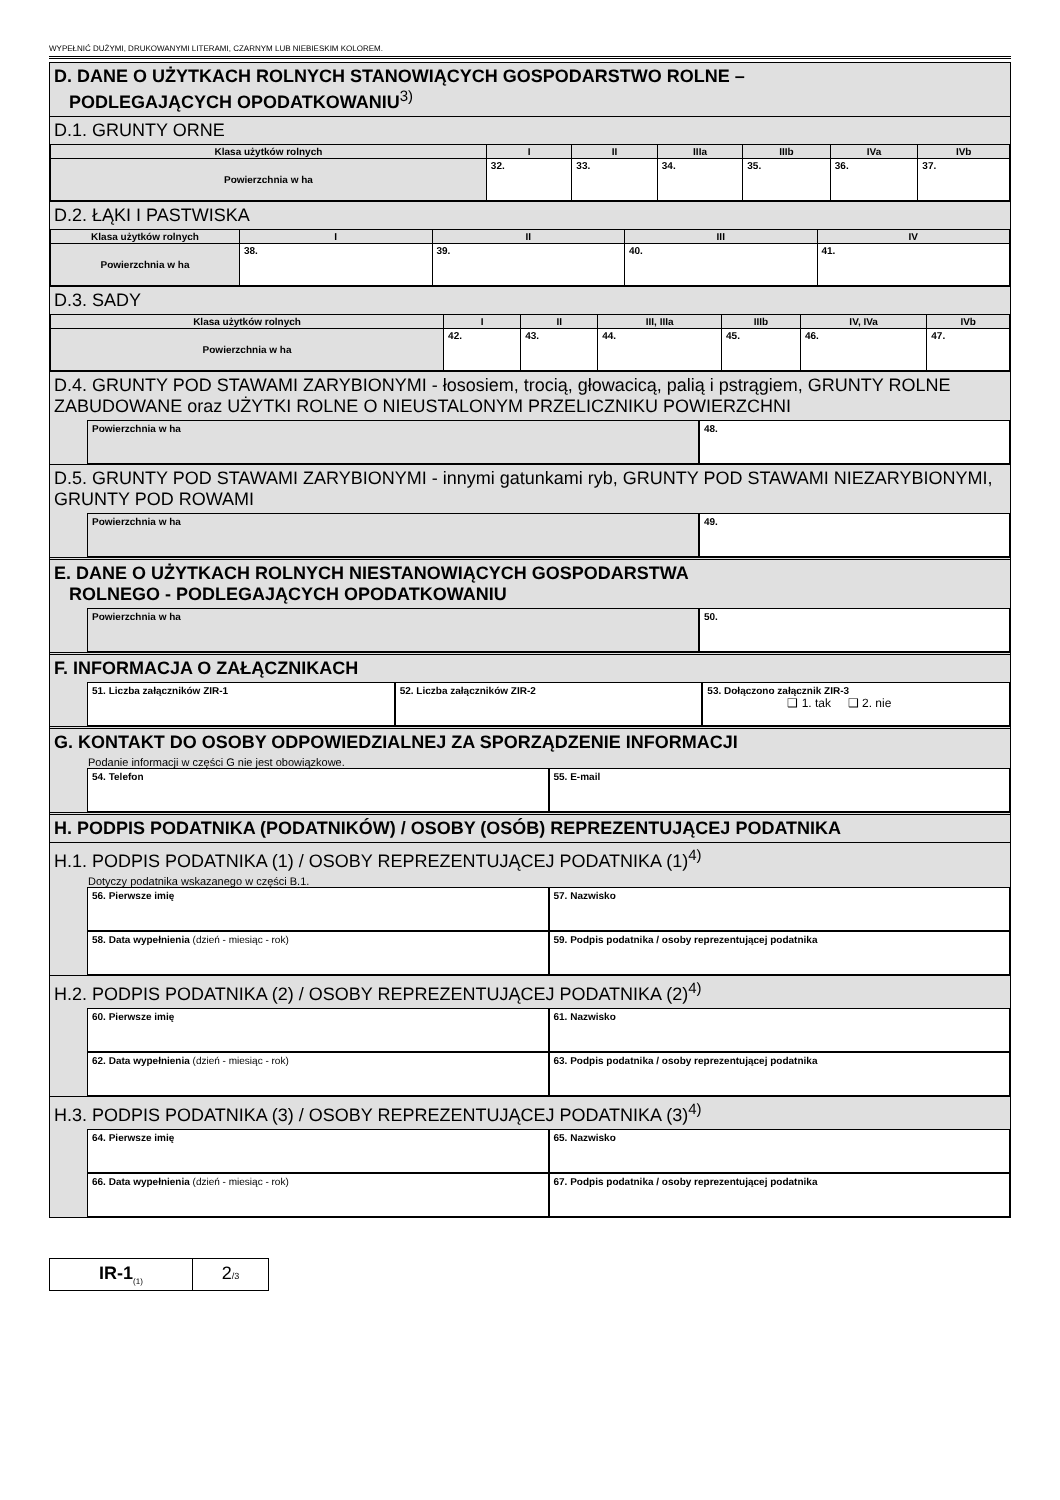WYPEŁNIĆ DUŻYMI, DRUKOWANYMI LITERAMI, CZARNYM LUB NIEBIESKIM KOLOREM.
D. DANE O UŻYTKACH ROLNYCH STANOWIĄCYCH GOSPODARSTWO ROLNE –
PODLEGAJĄCYCH OPODATKOWANIU<sup>3)</sup>
D.1. GRUNTY ORNE
| Klasa użytków rolnych | I | II | IIIa | IIIb | IVa | IVb |
| Powierzchnia w ha | 32. | 33. | 34. | 35. | 36. | 37. |
D.2. ŁĄKI I PASTWISKA
| Klasa użytków rolnych | I | II | III | IV |
| Powierzchnia w ha | 38. | 39. | 40. | 41. |
D.3. SADY
| Klasa użytków rolnych | I | II | III, IIIa | IIIb | IV, IVa | IVb |
| Powierzchnia w ha | 42. | 43. | 44. | 45. | 46. | 47. |
D.4. GRUNTY POD STAWAMI ZARYBIONYMI - łososiem, trocią, głowacicą, palią i pstrągiem, GRUNTY ROLNE ZABUDOWANE oraz UŻYTKI ROLNE O NIEUSTALONYM PRZELICZNIKU POWIERZCHNI
Powierzchnia w ha 48.
D.5. GRUNTY POD STAWAMI ZARYBIONYMI - innymi gatunkami ryb, GRUNTY POD STAWAMI NIEZARYBIONYMI, GRUNTY POD ROWAMI
Powierzchnia w ha 49.
E. DANE O UŻYTKACH ROLNYCH NIESTANOWIĄCYCH GOSPODARSTWA
ROLNEGO - PODLEGAJĄCYCH OPODATKOWANIU
Powierzchnia w ha 50.
F. INFORMACJA O ZAŁĄCZNIKACH
51. Liczba załączników ZIR-1 52. Liczba załączników ZIR-2 53. Dołączono załącznik ZIR-3
❑ 1. tak ❑ 2. nie
G. KONTAKT DO OSOBY ODPOWIEDZIALNEJ ZA SPORZĄDZENIE INFORMACJI
Podanie informacji w części G nie jest obowiązkowe.
54. Telefon 55. E-mail
H. PODPIS PODATNIKA (PODATNIKÓW) / OSOBY (OSÓB) REPREZENTUJĄCEJ PODATNIKA
H.1. PODPIS PODATNIKA (1) / OSOBY REPREZENTUJĄCEJ PODATNIKA (1)<sup>4)</sup>
Dotyczy podatnika wskazanego w części B.1.
56. Pierwsze imię 57. Nazwisko
58. Data wypełnienia (dzień - miesiąc - rok)
59. Podpis podatnika / osoby reprezentującej podatnika
H.2. PODPIS PODATNIKA (2) / OSOBY REPREZENTUJĄCEJ PODATNIKA (2)<sup>4)</sup>
60. Pierwsze imię 61. Nazwisko
62. Data wypełnienia (dzień - miesiąc - rok)
63. Podpis podatnika / osoby reprezentującej podatnika
H.3. PODPIS PODATNIKA (3) / OSOBY REPREZENTUJĄCEJ PODATNIKA (3)<sup>4)</sup>
64. Pierwsze imię 65. Nazwisko
66. Data wypełnienia (dzień - miesiąc - rok)
67. Podpis podatnika / osoby reprezentującej podatnika
IR-1<sub>(1)</sub>
2/3